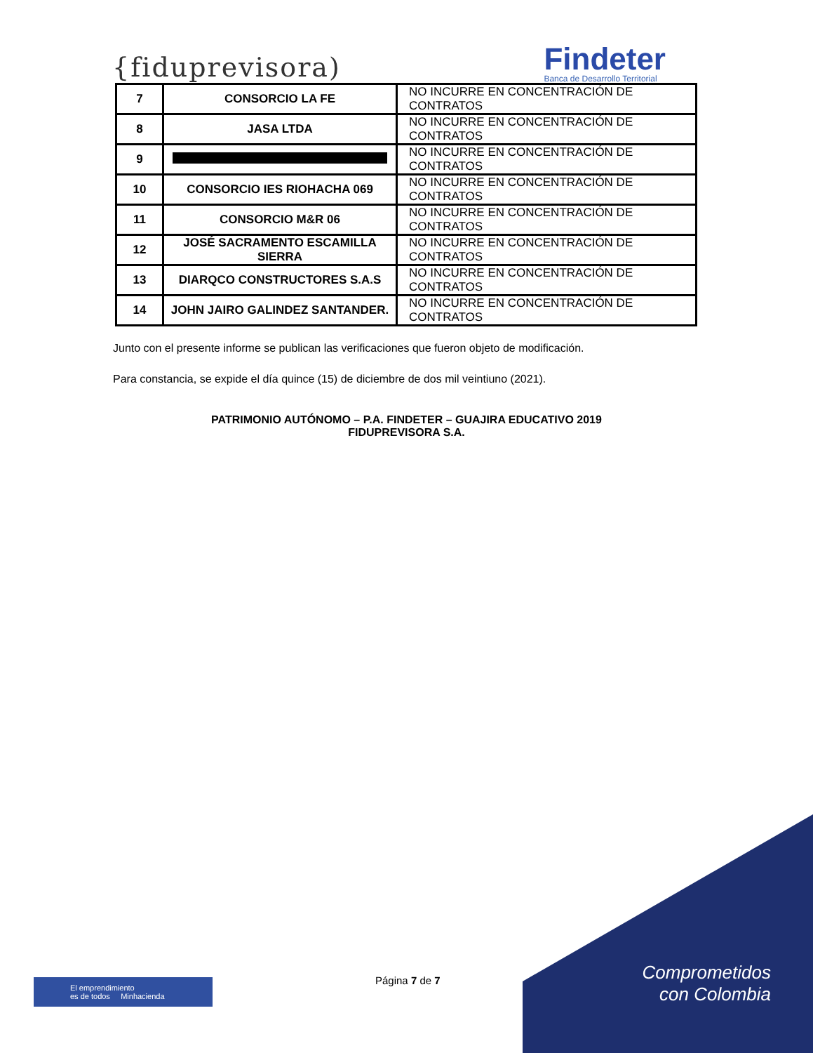{fiduprevisora)
Findeter
Banca de Desarrollo Territorial
| 7 | CONSORCIO LA FE | NO INCURRE EN CONCENTRACIÓN DE CONTRATOS |
| 8 | JASA LTDA | NO INCURRE EN CONCENTRACIÓN DE CONTRATOS |
| 9 | | NO INCURRE EN CONCENTRACIÓN DE CONTRATOS |
| 10 | CONSORCIO IES RIOHACHA 069 | NO INCURRE EN CONCENTRACIÓN DE CONTRATOS |
| 11 | CONSORCIO M&R 06 | NO INCURRE EN CONCENTRACIÓN DE CONTRATOS |
| 12 | JOSÉ SACRAMENTO ESCAMILLA SIERRA | NO INCURRE EN CONCENTRACIÓN DE CONTRATOS |
| 13 | DIARQCO CONSTRUCTORES S.A.S | NO INCURRE EN CONCENTRACIÓN DE CONTRATOS |
| 14 | JOHN JAIRO GALINDEZ SANTANDER. | NO INCURRE EN CONCENTRACIÓN DE CONTRATOS |
Junto con el presente informe se publican las verificaciones que fueron objeto de modificación.
Para constancia, se expide el día quince (15) de diciembre de dos mil veintiuno (2021).
PATRIMONIO AUTÓNOMO – P.A. FINDETER – GUAJIRA EDUCATIVO 2019
FIDUPREVISORA S.A.
El emprendimiento
es de todos Minhacienda
Página 7 de 7
Comprometidos
con Colombia